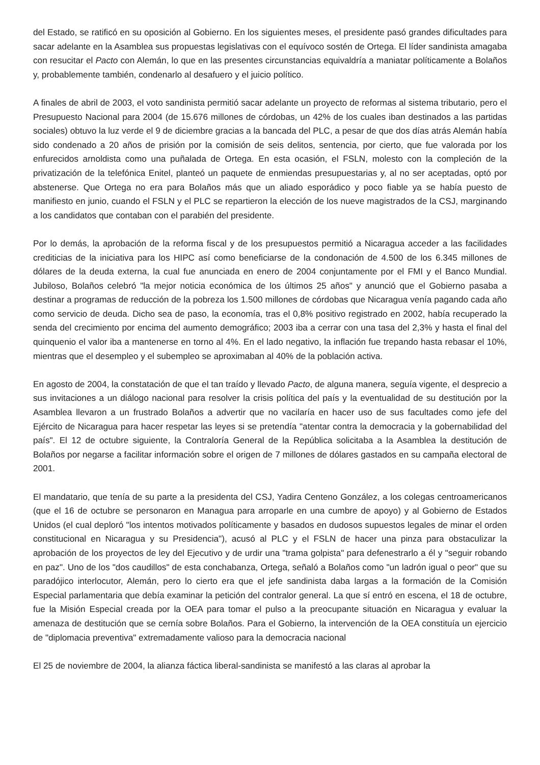del Estado, se ratificó en su oposición al Gobierno. En los siguientes meses, el presidente pasó grandes dificultades para sacar adelante en la Asamblea sus propuestas legislativas con el equívoco sostén de Ortega. El líder sandinista amagaba con resucitar el Pacto con Alemán, lo que en las presentes circunstancias equivaldría a maniatar políticamente a Bolaños y, probablemente también, condenarlo al desafuero y el juicio político.
A finales de abril de 2003, el voto sandinista permitió sacar adelante un proyecto de reformas al sistema tributario, pero el Presupuesto Nacional para 2004 (de 15.676 millones de córdobas, un 42% de los cuales iban destinados a las partidas sociales) obtuvo la luz verde el 9 de diciembre gracias a la bancada del PLC, a pesar de que dos días atrás Alemán había sido condenado a 20 años de prisión por la comisión de seis delitos, sentencia, por cierto, que fue valorada por los enfurecidos arnoldista como una puñalada de Ortega. En esta ocasión, el FSLN, molesto con la compleción de la privatización de la telefónica Enitel, planteó un paquete de enmiendas presupuestarias y, al no ser aceptadas, optó por abstenerse. Que Ortega no era para Bolaños más que un aliado esporádico y poco fiable ya se había puesto de manifiesto en junio, cuando el FSLN y el PLC se repartieron la elección de los nueve magistrados de la CSJ, marginando a los candidatos que contaban con el parabién del presidente.
Por lo demás, la aprobación de la reforma fiscal y de los presupuestos permitió a Nicaragua acceder a las facilidades crediticias de la iniciativa para los HIPC así como beneficiarse de la condonación de 4.500 de los 6.345 millones de dólares de la deuda externa, la cual fue anunciada en enero de 2004 conjuntamente por el FMI y el Banco Mundial. Jubiloso, Bolaños celebró "la mejor noticia económica de los últimos 25 años" y anunció que el Gobierno pasaba a destinar a programas de reducción de la pobreza los 1.500 millones de córdobas que Nicaragua venía pagando cada año como servicio de deuda. Dicho sea de paso, la economía, tras el 0,8% positivo registrado en 2002, había recuperado la senda del crecimiento por encima del aumento demográfico; 2003 iba a cerrar con una tasa del 2,3% y hasta el final del quinquenio el valor iba a mantenerse en torno al 4%. En el lado negativo, la inflación fue trepando hasta rebasar el 10%, mientras que el desempleo y el subempleo se aproximaban al 40% de la población activa.
En agosto de 2004, la constatación de que el tan traído y llevado Pacto, de alguna manera, seguía vigente, el desprecio a sus invitaciones a un diálogo nacional para resolver la crisis política del país y la eventualidad de su destitución por la Asamblea llevaron a un frustrado Bolaños a advertir que no vacilaría en hacer uso de sus facultades como jefe del Ejército de Nicaragua para hacer respetar las leyes si se pretendía "atentar contra la democracia y la gobernabilidad del país". El 12 de octubre siguiente, la Contraloría General de la República solicitaba a la Asamblea la destitución de Bolaños por negarse a facilitar información sobre el origen de 7 millones de dólares gastados en su campaña electoral de 2001.
El mandatario, que tenía de su parte a la presidenta del CSJ, Yadira Centeno González, a los colegas centroamericanos (que el 16 de octubre se personaron en Managua para arroparle en una cumbre de apoyo) y al Gobierno de Estados Unidos (el cual deploró "los intentos motivados políticamente y basados en dudosos supuestos legales de minar el orden constitucional en Nicaragua y su Presidencia"), acusó al PLC y el FSLN de hacer una pinza para obstaculizar la aprobación de los proyectos de ley del Ejecutivo y de urdir una "trama golpista" para defenestrarlo a él y "seguir robando en paz". Uno de los "dos caudillos" de esta conchabanza, Ortega, señaló a Bolaños como "un ladrón igual o peor" que su paradójico interlocutor, Alemán, pero lo cierto era que el jefe sandinista daba largas a la formación de la Comisión Especial parlamentaria que debía examinar la petición del contralor general. La que sí entró en escena, el 18 de octubre, fue la Misión Especial creada por la OEA para tomar el pulso a la preocupante situación en Nicaragua y evaluar la amenaza de destitución que se cernía sobre Bolaños. Para el Gobierno, la intervención de la OEA constituía un ejercicio de "diplomacia preventiva" extremadamente valioso para la democracia nacional
El 25 de noviembre de 2004, la alianza fáctica liberal-sandinista se manifestó a las claras al aprobar la